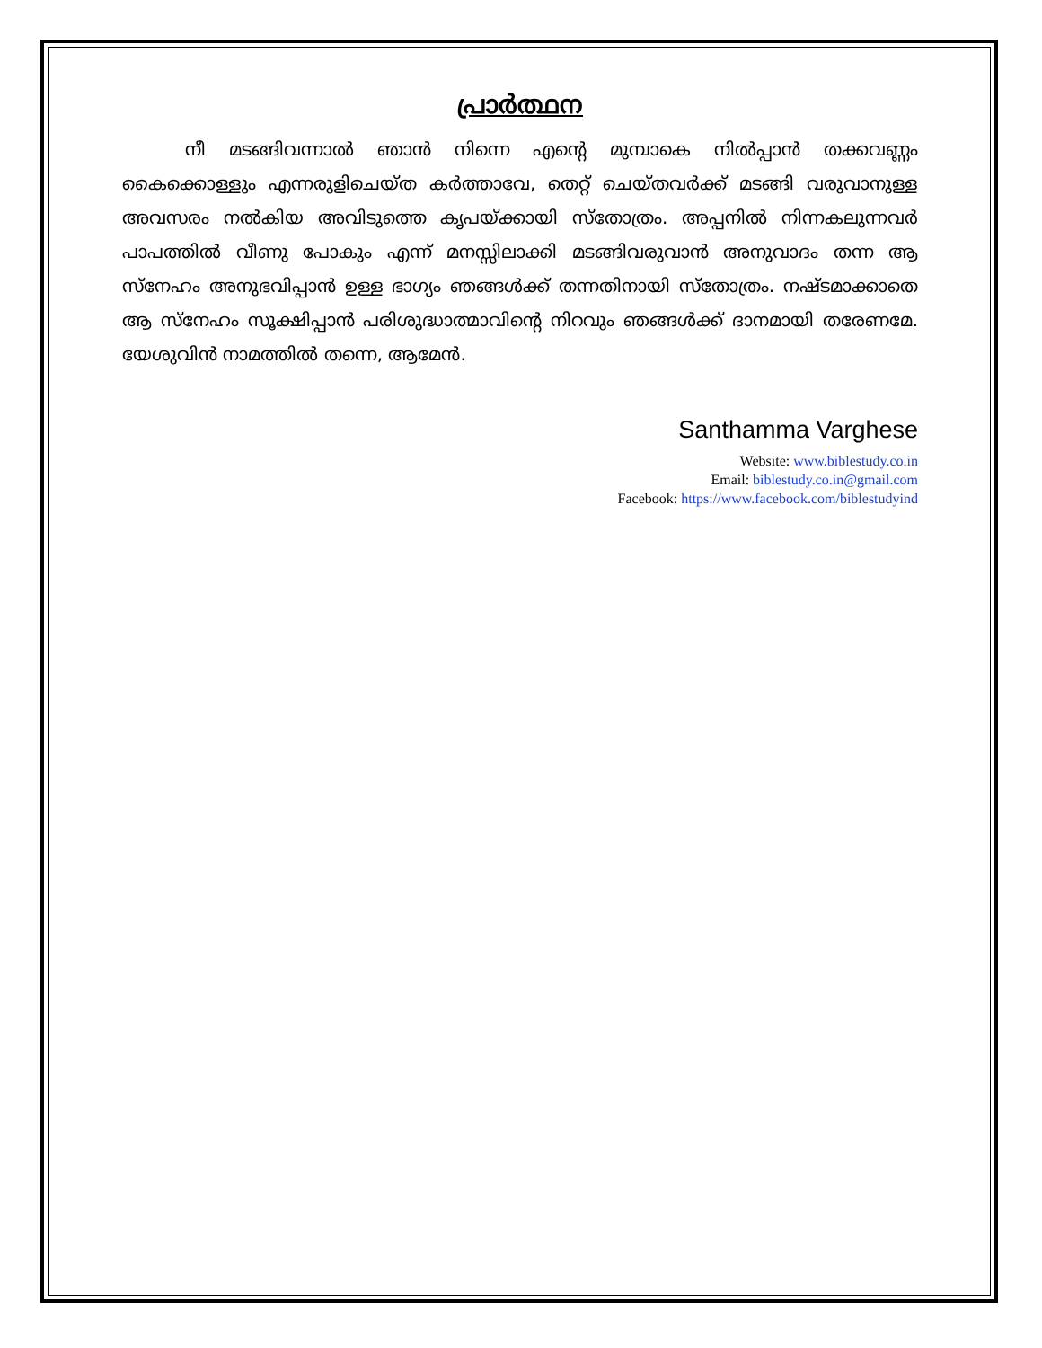പ്രാർത്ഥന
നീ മടങ്ങിവന്നാൽ ഞാൻ നിന്നെ എന്റെ മുമ്പാകെ നിൽപ്പാൻ തക്കവണ്ണം കൈക്കൊള്ളും എന്നരുളിചെയ്ത കർത്താവേ, തെറ്റ് ചെയ്തവർക്ക് മടങ്ങി വരുവാനുള്ള അവസരം നൽകിയ അവിടുത്തെ കൃപയ്ക്കായി സ്തോത്രം. അപ്പനിൽ നിന്നകലുന്നവർ പാപത്തിൽ വീണു പോകും എന്ന് മനസ്സിലാക്കി മടങ്ങിവരുവാൻ അനുവാദം തന്ന ആ സ്നേഹം അനുഭവിപ്പാൻ ഉള്ള ഭാഗ്യം ഞങ്ങൾക്ക് തന്നതിനായി സ്തോത്രം. നഷ്ടമാക്കാതെ ആ സ്നേഹം സൂക്ഷിപ്പാൻ പരിശുദ്ധാത്മാവിന്റെ നിറവും ഞങ്ങൾക്ക് ദാനമായി തരേണമേ. യേശുവിൻ നാമത്തിൽ തന്നെ, ആമേൻ.
Santhamma Varghese
Website: www.biblestudy.co.in
Email: biblestudy.co.in@gmail.com
Facebook: https://www.facebook.com/biblestudyind